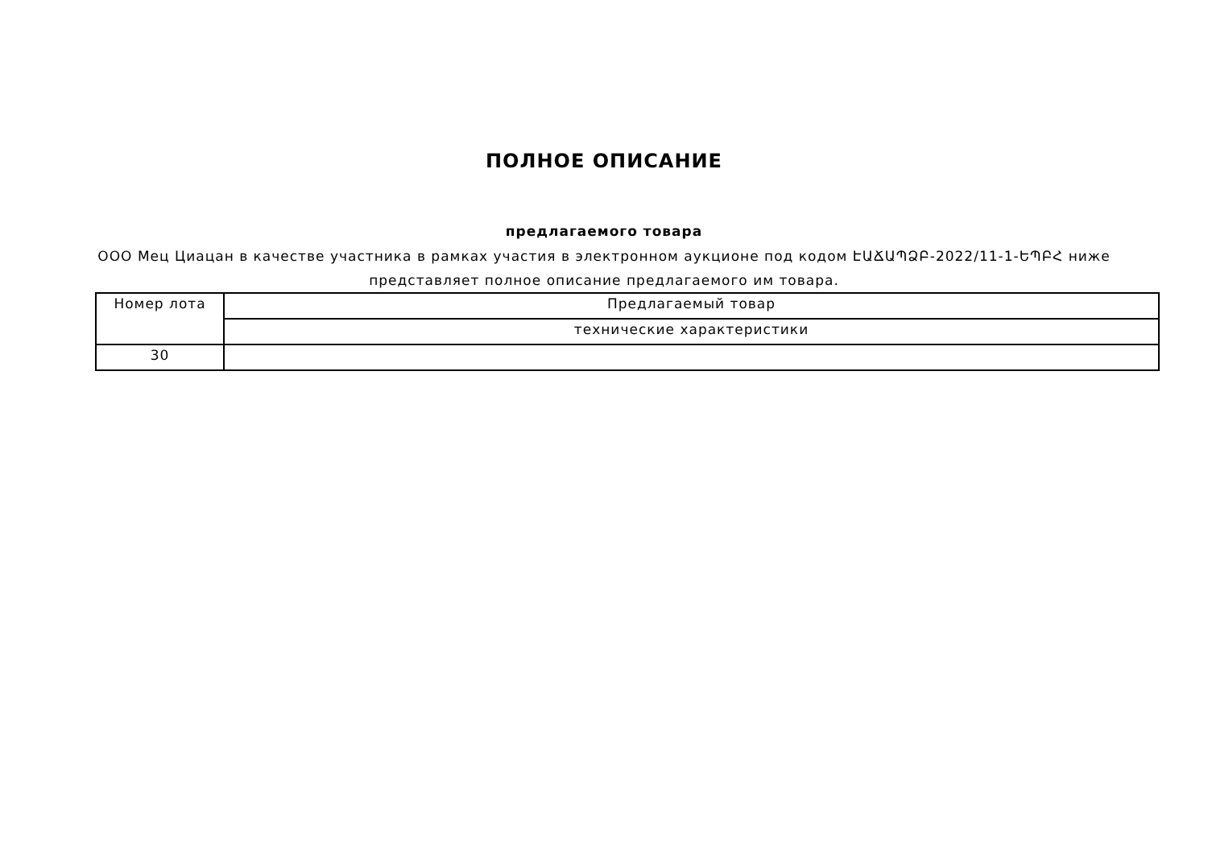ПОЛНОЕ ОПИСАНИЕ
предлагаемого товара
ООО Мец Циацан в качестве участника в рамках участия в электронном аукционе под кодом ԷԱՃԱՊՁԲ-2022/11-1-ԵՊԲՀ ниже представляет полное описание предлагаемого им товара.
| Номер лота | Предлагаемый товар |
| | технические характеристики |
| 30 | |